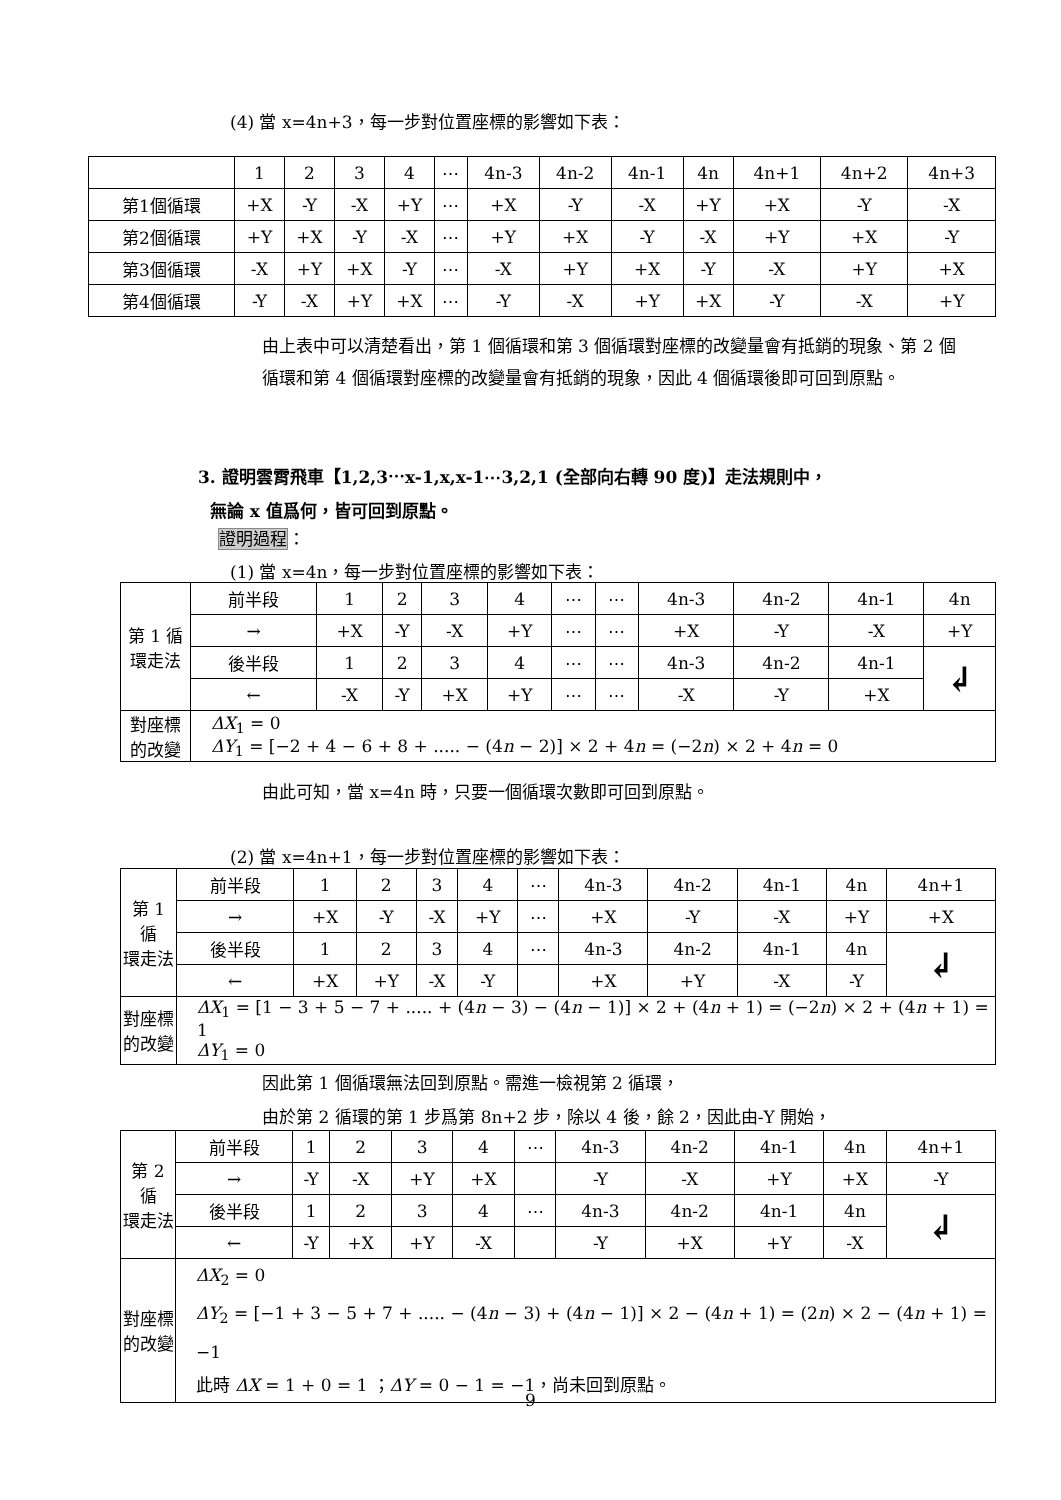(4) 當 x=4n+3，每一步對位置座標的影響如下表：
| | 1 | 2 | 3 | 4 | ⋯ | 4n-3 | 4n-2 | 4n-1 | 4n | 4n+1 | 4n+2 | 4n+3 |
| 第1個循環 | +X | -Y | -X | +Y | ⋯ | +X | -Y | -X | +Y | +X | -Y | -X |
| 第2個循環 | +Y | +X | -Y | -X | ⋯ | +Y | +X | -Y | -X | +Y | +X | -Y |
| 第3個循環 | -X | +Y | +X | -Y | ⋯ | -X | +Y | +X | -Y | -X | +Y | +X |
| 第4個循環 | -Y | -X | +Y | +X | ⋯ | -Y | -X | +Y | +X | -Y | -X | +Y |
由上表中可以清楚看出，第 1 個循環和第 3 個循環對座標的改變量會有抵銷的現象、第 2 個循環和第 4 個循環對座標的改變量會有抵銷的現象，因此 4 個循環後即可回到原點。
3. 證明雲霄飛車【1,2,3⋯x-1,x,x-1⋯3,2,1 (全部向右轉 90 度)】走法規則中，
無論 x 值爲何，皆可回到原點。
證明過程：
(1) 當 x=4n，每一步對位置座標的影響如下表：
| 第 1 循 環走法 | 前半段 | 1 | 2 | 3 | 4 | ⋯ | ⋯ | 4n-3 | 4n-2 | 4n-1 | 4n |
| | → | +X | -Y | -X | +Y | ⋯ | ⋯ | +X | -Y | -X | +Y |
| | 後半段 | 1 | 2 | 3 | 4 | ⋯ | ⋯ | 4n-3 | 4n-2 | 4n-1 | ↲ |
| | ← | -X | -Y | +X | +Y | ⋯ | ⋯ | -X | -Y | +X | |
| 對座標 的改變 | ΔX<sub>1</sub> = 0 ΔY<sub>1</sub> = [−2 + 4 − 6 + 8 + ..... − (4 n − 2)] × 2 + 4 n = (−2 n ) × 2 + 4 n = 0 | | | | | | | | | | |
由此可知，當 x=4n 時，只要一個循環次數即可回到原點。
(2) 當 x=4n+1，每一步對位置座標的影響如下表：
| 第 1 循 環走法 | 前半段 | 1 | 2 | 3 | 4 | ⋯ | 4n-3 | 4n-2 | 4n-1 | 4n | 4n+1 |
| | → | +X | -Y | -X | +Y | ⋯ | +X | -Y | -X | +Y | +X |
| | 後半段 | 1 | 2 | 3 | 4 | ⋯ | 4n-3 | 4n-2 | 4n-1 | 4n | ↲ |
| | ← | +X | +Y | -X | -Y | | +X | +Y | -X | -Y | |
| 對座標 的改變 | ΔX<sub>1</sub> = [1 − 3 + 5 − 7 + ..... + (4 n − 3) − (4 n − 1)] × 2 + (4 n + 1) = (−2 n ) × 2 + (4 n + 1) = 1 ΔY<sub>1</sub> = 0 | | | | | | | | | | |
因此第 1 個循環無法回到原點。需進一檢視第 2 循環，
由於第 2 循環的第 1 步爲第 8n+2 步，除以 4 後，餘 2，因此由-Y 開始，
| 第 2 循 環走法 | 前半段 | 1 | 2 | 3 | 4 | ⋯ | 4n-3 | 4n-2 | 4n-1 | 4n | 4n+1 |
| | → | -Y | -X | +Y | +X | | -Y | -X | +Y | +X | -Y |
| | 後半段 | 1 | 2 | 3 | 4 | ⋯ | 4n-3 | 4n-2 | 4n-1 | 4n | ↲ |
| | ← | -Y | +X | +Y | -X | | -Y | +X | +Y | -X | |
| 對座標 的改變 | ΔX<sub>2</sub> = 0 ΔY<sub>2</sub> = [−1 + 3 − 5 + 7 + ..... − (4 n − 3) + (4 n − 1)] × 2 − (4 n + 1) = (2 n ) × 2 − (4 n + 1) = −1 此時 ΔX = 1 + 0 = 1 ； ΔY = 0 − 1 = −1，尚未回到原點。 | | | | | | | | | | |
9